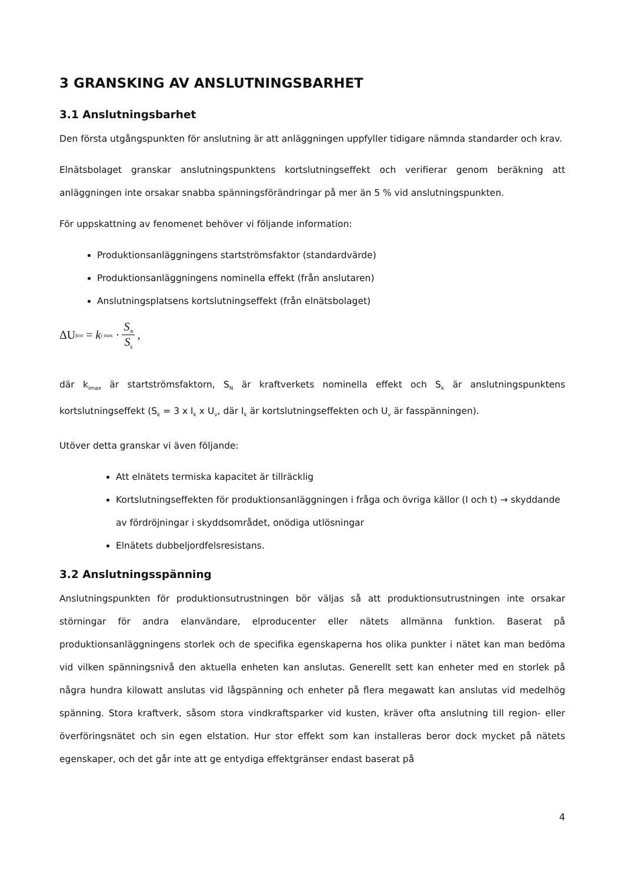3 GRANSKING AV ANSLUTNINGSBARHET
3.1 Anslutningsbarhet
Den första utgångspunkten för anslutning är att anläggningen uppfyller tidigare nämnda standarder och krav.
Elnätsbolaget granskar anslutningspunktens kortslutningseffekt och verifierar genom beräkning att anläggningen inte orsakar snabba spänningsförändringar på mer än 5 % vid anslutningspunkten.
För uppskattning av fenomenet behöver vi följande information:
Produktionsanläggningens startströmsfaktor (standardvärde)
Produktionsanläggningens nominella effekt (från anslutaren)
Anslutningsplatsens kortslutningseffekt (från elnätsbolaget)
ΔU<sub>fast</sub> = k<sub>i max</sub> · S<sub>N</sub> S<sub>k</sub>,
där k<sub>imax</sub> är startströmsfaktorn, S<sub>N</sub> är kraftverkets nominella effekt och S<sub>k</sub> är anslutningspunktens kortslutningseffekt (S<sub>k</sub> = 3 x I<sub>k</sub> x U<sub>v</sub>, där I<sub>k</sub> är kortslutningseffekten och U<sub>v</sub> är fasspänningen).
Utöver detta granskar vi även följande:
Att elnätets termiska kapacitet är tillräcklig
Kortslutningseffekten för produktionsanläggningen i fråga och övriga källor (I och t) → skyddande av fördröjningar i skyddsområdet, onödiga utlösningar
Elnätets dubbeljordfelsresistans.
3.2 Anslutningsspänning
Anslutningspunkten för produktionsutrustningen bör väljas så att produktionsutrustningen inte orsakar störningar för andra elanvändare, elproducenter eller nätets allmänna funktion. Baserat på produktionsanläggningens storlek och de specifika egenskaperna hos olika punkter i nätet kan man bedöma vid vilken spänningsnivå den aktuella enheten kan anslutas. Generellt sett kan enheter med en storlek på några hundra kilowatt anslutas vid lågspänning och enheter på flera megawatt kan anslutas vid medelhög spänning. Stora kraftverk, såsom stora vindkraftsparker vid kusten, kräver ofta anslutning till region- eller överföringsnätet och sin egen elstation. Hur stor effekt som kan installeras beror dock mycket på nätets egenskaper, och det går inte att ge entydiga effektgränser endast baserat på
4